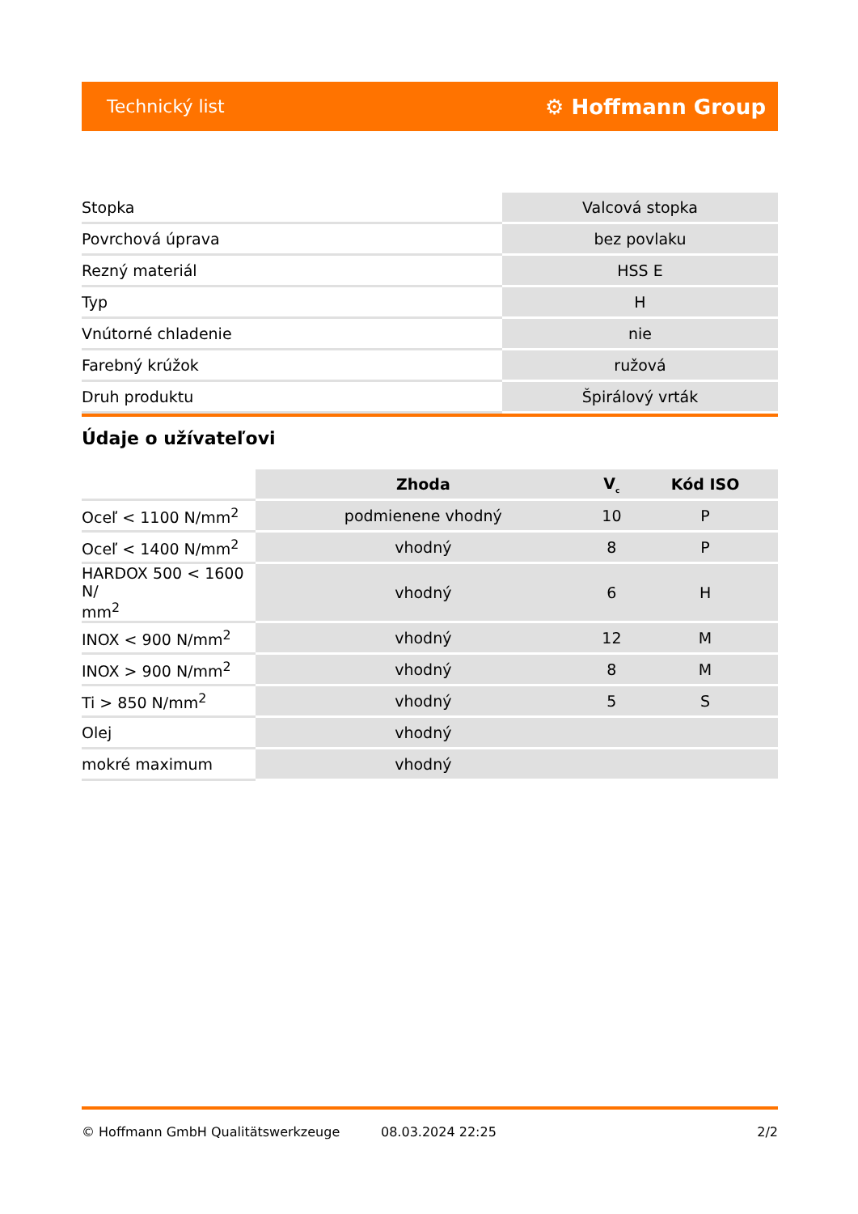Technický list ⚙ Hoffmann Group
| Stopka | Valcová stopka |
| Povrchová úprava | bez povlaku |
| Rezný materiál | HSS E |
| Typ | H |
| Vnútorné chladenie | nie |
| Farebný krúžok | ružová |
| Druh produktu | Špirálový vrták |
Údaje o užívateľovi
| | Zhoda | V<sub>c</sub> | Kód ISO |
| --- | --- | --- | --- |
| Oceľ < 1100 N/mm<sup>2</sup> | podmienene vhodný | 10 | P |
| Oceľ < 1400 N/mm<sup>2</sup> | vhodný | 8 | P |
| HARDOX 500 < 1600 N/ mm<sup>2</sup> | vhodný | 6 | H |
| INOX < 900 N/mm<sup>2</sup> | vhodný | 12 | M |
| INOX > 900 N/mm<sup>2</sup> | vhodný | 8 | M |
| Ti > 850 N/mm<sup>2</sup> | vhodný | 5 | S |
| Olej | vhodný | | |
| mokré maximum | vhodný | | |
© Hoffmann GmbH Qualitätswerkzeuge 08.03.2024 22:25 2/2